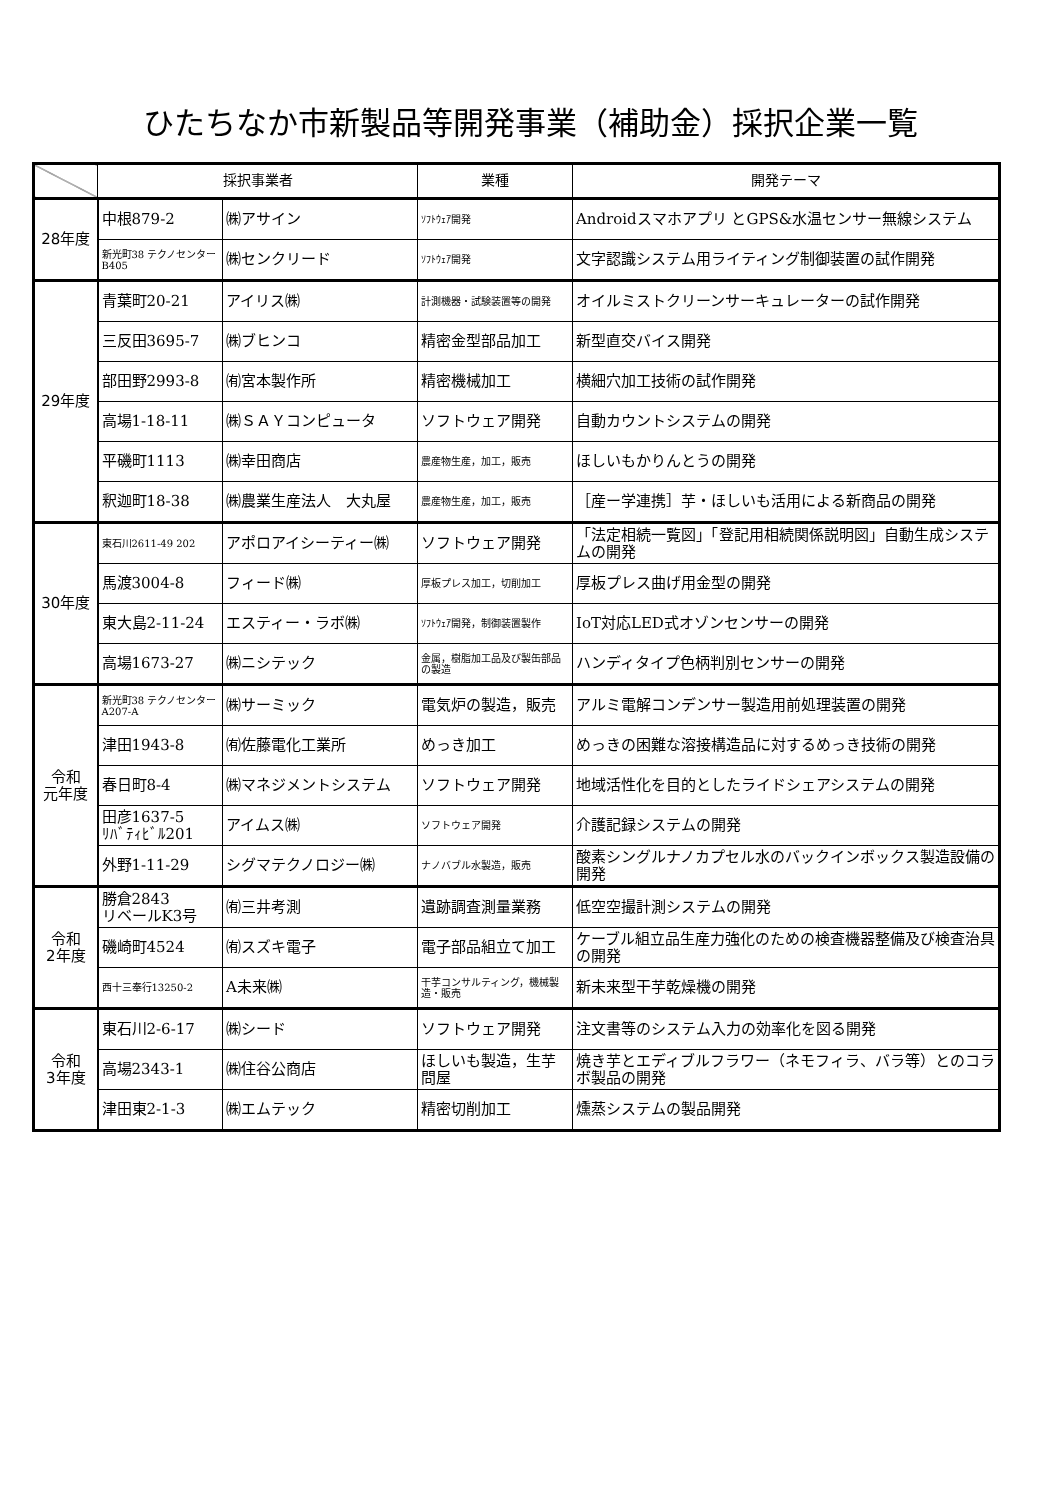ひたちなか市新製品等開発事業（補助金）採択企業一覧
| | 採択事業者 | | 業種 | 開発テーマ |
| --- | --- | --- | --- | --- |
| 28年度 | 中根879-2 | ㈱アサイン | ｿﾌﾄｳｪｱ開発 | Androidスマホアプリ とGPS&水温センサー無線システム |
| | 新光町38 テクノセンターB405 | ㈱センクリード | ｿﾌﾄｳｪｱ開発 | 文字認識システム用ライティング制御装置の試作開発 |
| 29年度 | 青葉町20-21 | アイリス㈱ | 計測機器・試験装置等の開発 | オイルミストクリーンサーキュレーターの試作開発 |
| | 三反田3695-7 | ㈱ブヒンコ | 精密金型部品加工 | 新型直交バイス開発 |
| | 部田野2993-8 | ㈲宮本製作所 | 精密機械加工 | 横細穴加工技術の試作開発 |
| | 高場1-18-11 | ㈱ＳＡＹコンピュータ | ソフトウェア開発 | 自動カウントシステムの開発 |
| | 平磯町1113 | ㈱幸田商店 | 農産物生産，加工，販売 | ほしいもかりんとうの開発 |
| | 釈迦町18-38 | ㈱農業生産法人 大丸屋 | 農産物生産，加工，販売 | ［産ー学連携］芋・ほしいも活用による新商品の開発 |
| 30年度 | 東石川2611-49 202 | アポロアイシーティー㈱ | ソフトウェア開発 | 「法定相続一覧図」「登記用相続関係説明図」自動生成システムの開発 |
| | 馬渡3004-8 | フィード㈱ | 厚板プレス加工，切削加工 | 厚板プレス曲げ用金型の開発 |
| | 東大島2-11-24 | エスティー・ラボ㈱ | ｿﾌﾄｳｪｱ開発，制御装置製作 | IoT対応LED式オゾンセンサーの開発 |
| | 高場1673-27 | ㈱ニシテック | 金属，樹脂加工品及び製缶部品の製造 | ハンディタイプ色柄判別センサーの開発 |
| 令和 元年度 | 新光町38 テクノセンターA207-A | ㈱サーミック | 電気炉の製造，販売 | アルミ電解コンデンサー製造用前処理装置の開発 |
| | 津田1943-8 | ㈲佐藤電化工業所 | めっき加工 | めっきの困難な溶接構造品に対するめっき技術の開発 |
| | 春日町8-4 | ㈱マネジメントシステム | ソフトウェア開発 | 地域活性化を目的としたライドシェアシステムの開発 |
| | 田彦1637-5 ﾘﾊﾞﾃｨﾋﾞﾙ201 | アイムス㈱ | ソフトウェア開発 | 介護記録システムの開発 |
| | 外野1-11-29 | シグマテクノロジー㈱ | ナノバブル水製造，販売 | 酸素シングルナノカプセル水のバックインボックス製造設備の開発 |
| 令和 2年度 | 勝倉2843 リベールK3号 | ㈲三井考測 | 遺跡調査測量業務 | 低空空撮計測システムの開発 |
| | 磯崎町4524 | ㈲スズキ電子 | 電子部品組立て加工 | ケーブル組立品生産力強化のための検査機器整備及び検査治具の開発 |
| | 西十三奉行13250-2 | A未来㈱ | 干芋コンサルティング，機械製造・販売 | 新未来型干芋乾燥機の開発 |
| 令和 3年度 | 東石川2-6-17 | ㈱シード | ソフトウェア開発 | 注文書等のシステム入力の効率化を図る開発 |
| | 高場2343-1 | ㈱住谷公商店 | ほしいも製造，生芋問屋 | 焼き芋とエディブルフラワー（ネモフィラ、バラ等）とのコラボ製品の開発 |
| | 津田東2-1-3 | ㈱エムテック | 精密切削加工 | 燻蒸システムの製品開発 |